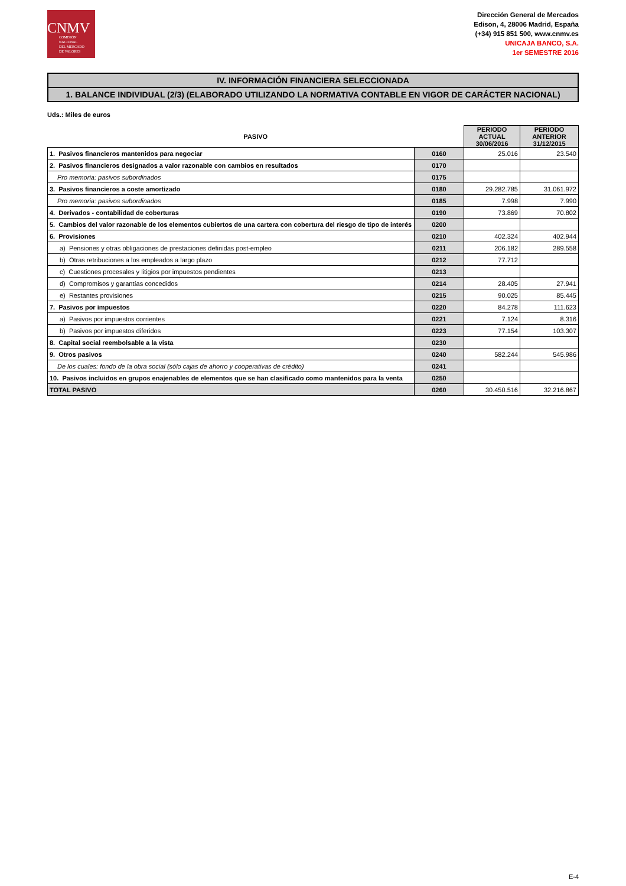CNMV
COMISIÓN
NACIONAL
DEL MERCADO
DE VALORES
Dirección General de Mercados
Edison, 4, 28006 Madrid, España
(+34) 915 851 500, www.cnmv.es
UNICAJA BANCO, S.A.
1er SEMESTRE 2016
IV. INFORMACIÓN FINANCIERA SELECCIONADA
1. BALANCE INDIVIDUAL (2/3) (ELABORADO UTILIZANDO LA NORMATIVA CONTABLE EN VIGOR DE CARÁCTER NACIONAL)
Uds.: Miles de euros
| PASIVO | | PERIODO ACTUAL 30/06/2016 | PERIODO ANTERIOR 31/12/2015 |
| --- | --- | --- | --- |
| 1. Pasivos financieros mantenidos para negociar | 0160 | 25.016 | 23.540 |
| 2. Pasivos financieros designados a valor razonable con cambios en resultados | 0170 | | |
| Pro memoria: pasivos subordinados | 0175 | | |
| 3. Pasivos financieros a coste amortizado | 0180 | 29.282.785 | 31.061.972 |
| Pro memoria: pasivos subordinados | 0185 | 7.998 | 7.990 |
| 4. Derivados - contabilidad de coberturas | 0190 | 73.869 | 70.802 |
| 5. Cambios del valor razonable de los elementos cubiertos de una cartera con cobertura del riesgo de tipo de interés | 0200 | | |
| 6. Provisiones | 0210 | 402.324 | 402.944 |
| a) Pensiones y otras obligaciones de prestaciones definidas post-empleo | 0211 | 206.182 | 289.558 |
| b) Otras retribuciones a los empleados a largo plazo | 0212 | 77.712 | |
| c) Cuestiones procesales y litigios por impuestos pendientes | 0213 | | |
| d) Compromisos y garantías concedidos | 0214 | 28.405 | 27.941 |
| e) Restantes provisiones | 0215 | 90.025 | 85.445 |
| 7. Pasivos por impuestos | 0220 | 84.278 | 111.623 |
| a) Pasivos por impuestos corrientes | 0221 | 7.124 | 8.316 |
| b) Pasivos por impuestos diferidos | 0223 | 77.154 | 103.307 |
| 8. Capital social reembolsable a la vista | 0230 | | |
| 9. Otros pasivos | 0240 | 582.244 | 545.986 |
| De los cuales: fondo de la obra social (sólo cajas de ahorro y cooperativas de crédito) | 0241 | | |
| 10. Pasivos incluidos en grupos enajenables de elementos que se han clasificado como mantenidos para la venta | 0250 | | |
| TOTAL PASIVO | 0260 | 30.450.516 | 32.216.867 |
E-4